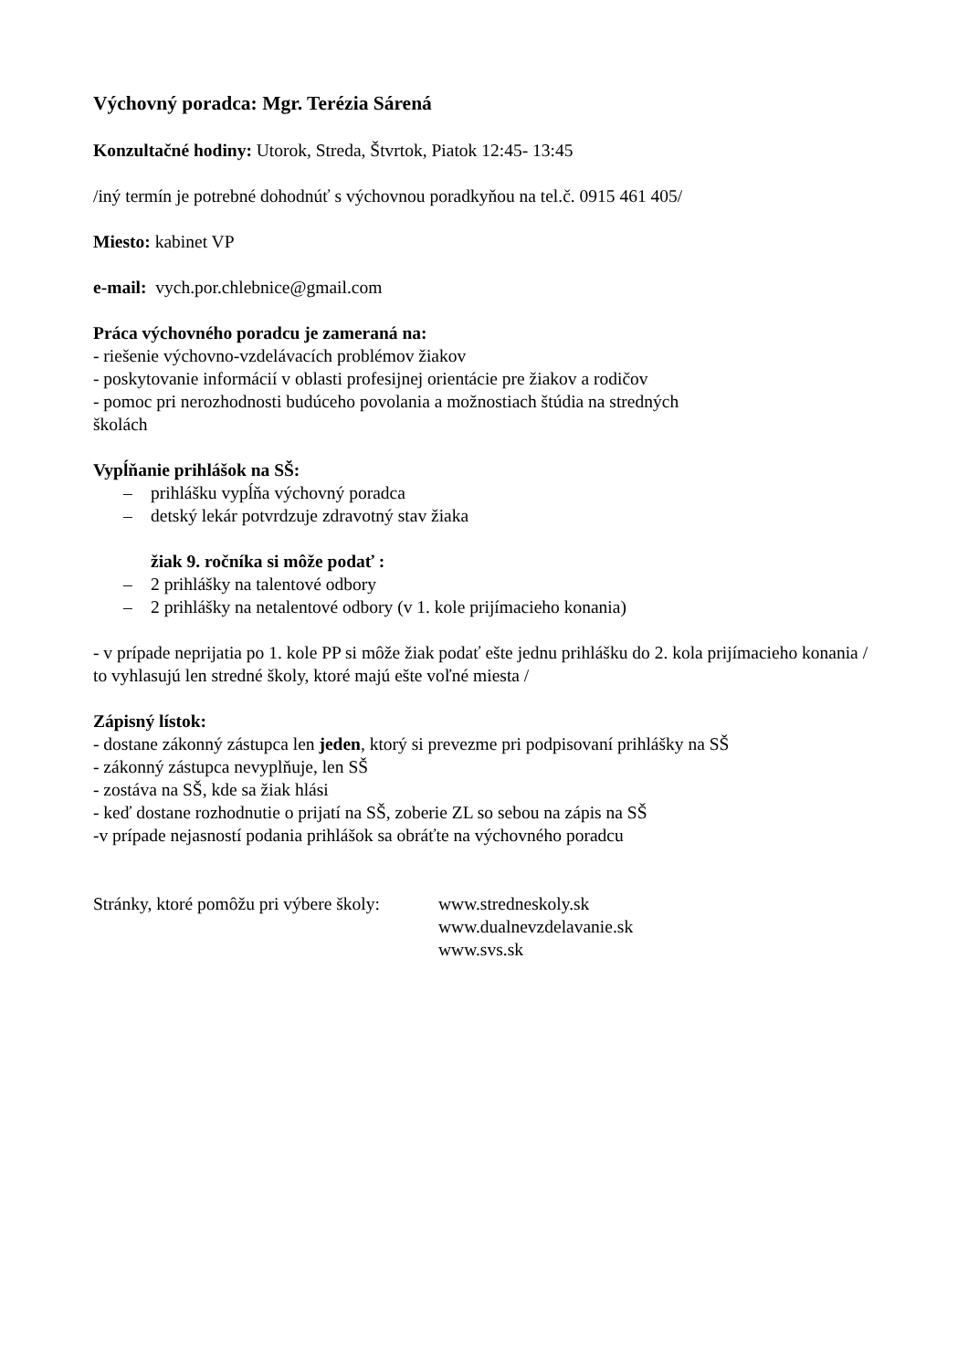Výchovný poradca: Mgr. Terézia Sárená
Konzultačné hodiny: Utorok, Streda, Štvrtok, Piatok 12:45- 13:45
/iný termín je potrebné dohodnúť s výchovnou poradkyňou na tel.č. 0915 461 405/
Miesto: kabinet VP
e-mail: vych.por.chlebnice@gmail.com
Práca výchovného poradcu je zameraná na:
- riešenie výchovno-vzdelávacích problémov žiakov
- poskytovanie informácií v oblasti profesijnej orientácie pre žiakov a rodičov
- pomoc pri nerozhodnosti budúceho povolania a možnostiach štúdia na stredných
školách
Vypĺňanie prihlášok na SŠ:
– prihlášku vypĺňa výchovný poradca
– detský lekár potvrdzuje zdravotný stav žiaka
žiak 9. ročníka si môže podať :
– 2 prihlášky na talentové odbory
– 2 prihlášky na netalentové odbory (v 1. kole prijímacieho konania)
- v prípade neprijatia po 1. kole PP si môže žiak podať ešte jednu prihlášku do 2. kola prijímacieho konania / to vyhlasujú len stredné školy, ktoré majú ešte voľné miesta /
Zápisný lístok:
- dostane zákonný zástupca len jeden, ktorý si prevezme pri podpisovaní prihlášky na SŠ
- zákonný zástupca nevyplňuje, len SŠ
- zostáva na SŠ, kde sa žiak hlási
- keď dostane rozhodnutie o prijatí na SŠ, zoberie ZL so sebou na zápis na SŠ
-v prípade nejasností podania prihlášok sa obráťte na výchovného poradcu
Stránky, ktoré pomôžu pri výbere školy:
www.stredneskoly.sk
www.dualnevzdelavanie.sk
www.svs.sk